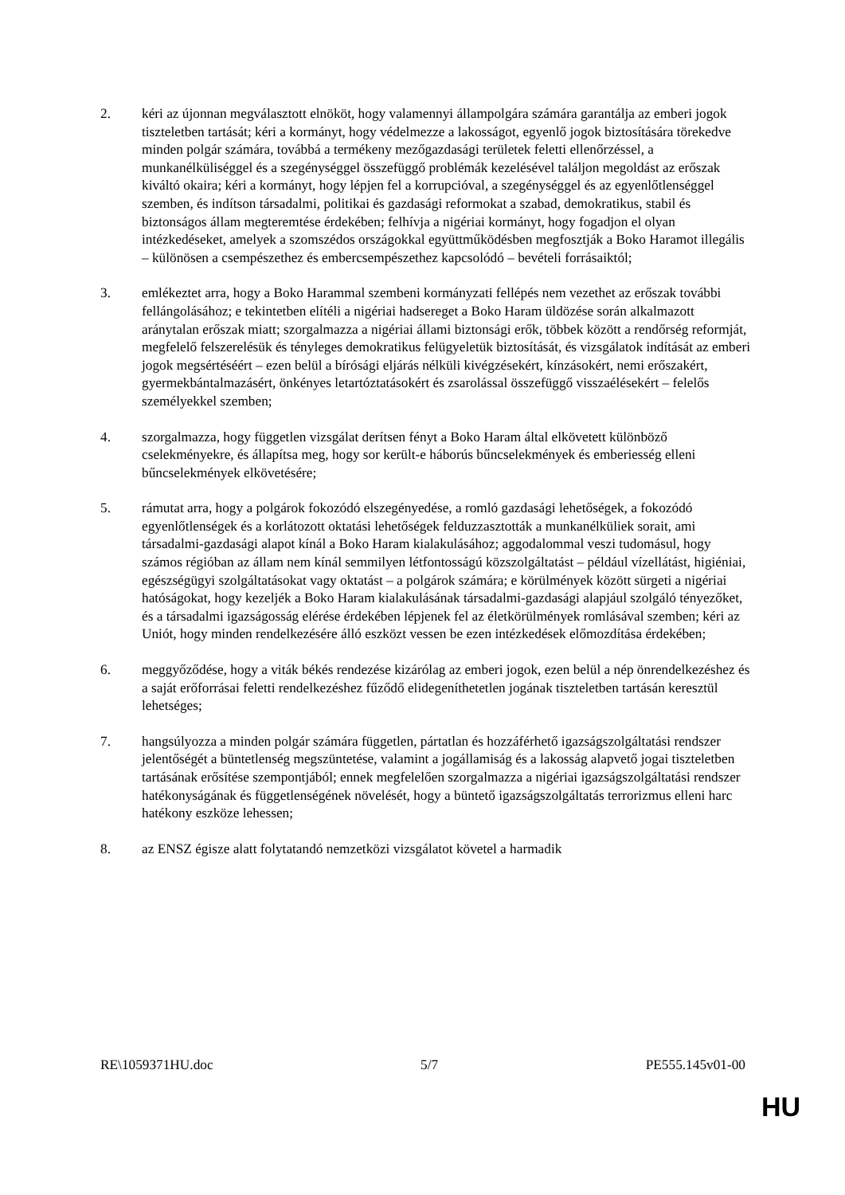2. kéri az újonnan megválasztott elnököt, hogy valamennyi állampolgára számára garantálja az emberi jogok tiszteletben tartását; kéri a kormányt, hogy védelmezze a lakosságot, egyenlő jogok biztosítására törekedve minden polgár számára, továbbá a termékeny mezőgazdasági területek feletti ellenőrzéssel, a munkanélküliséggel és a szegénységgel összefüggő problémák kezelésével találjon megoldást az erőszak kiváltó okaira; kéri a kormányt, hogy lépjen fel a korrupcióval, a szegénységgel és az egyenlőtlenséggel szemben, és indítson társadalmi, politikai és gazdasági reformokat a szabad, demokratikus, stabil és biztonságos állam megteremtése érdekében; felhívja a nigériai kormányt, hogy fogadjon el olyan intézkedéseket, amelyek a szomszédos országokkal együttműködésben megfosztják a Boko Haramot illegális – különösen a csempészethez és embercsempészethez kapcsolódó – bevételi forrásaiktól;
3. emlékeztet arra, hogy a Boko Harammal szembeni kormányzati fellépés nem vezethet az erőszak további fellángolásához; e tekintetben elítéli a nigériai hadsereget a Boko Haram üldözése során alkalmazott aránytalan erőszak miatt; szorgalmazza a nigériai állami biztonsági erők, többek között a rendőrség reformját, megfelelő felszerelésük és tényleges demokratikus felügyeletük biztosítását, és vizsgálatok indítását az emberi jogok megsértéséért – ezen belül a bírósági eljárás nélküli kivégzésekért, kínzásokért, nemi erőszakért, gyermekbántalmazásért, önkényes letartóztatásokért és zsarolással összefüggő visszaélésekért – felelős személyekkel szemben;
4. szorgalmazza, hogy független vizsgálat derítsen fényt a Boko Haram által elkövetett különböző cselekményekre, és állapítsa meg, hogy sor került-e háborús bűncselekmények és emberiesség elleni bűncselekmények elkövetésére;
5. rámutat arra, hogy a polgárok fokozódó elszegényedése, a romló gazdasági lehetőségek, a fokozódó egyenlőtlenségek és a korlátozott oktatási lehetőségek felduzzasztották a munkanélküliek sorait, ami társadalmi-gazdasági alapot kínál a Boko Haram kialakulásához; aggodalommal veszi tudomásul, hogy számos régióban az állam nem kínál semmilyen létfontosságú közszolgáltatást – például vízellátást, higiéniai, egészségügyi szolgáltatásokat vagy oktatást – a polgárok számára; e körülmények között sürgeti a nigériai hatóságokat, hogy kezeljék a Boko Haram kialakulásának társadalmi-gazdasági alapjául szolgáló tényezőket, és a társadalmi igazságosság elérése érdekében lépjenek fel az életkörülmények romlásával szemben; kéri az Uniót, hogy minden rendelkezésére álló eszközt vessen be ezen intézkedések előmozdítása érdekében;
6. meggyőződése, hogy a viták békés rendezése kizárólag az emberi jogok, ezen belül a nép önrendelkezéshez és a saját erőforrásai feletti rendelkezéshez fűződő elidegeníthetetlen jogának tiszteletben tartásán keresztül lehetséges;
7. hangsúlyozza a minden polgár számára független, pártatlan és hozzáférhető igazságszolgáltatási rendszer jelentőségét a büntetlenség megszüntetése, valamint a jogállamiság és a lakosság alapvető jogai tiszteletben tartásának erősítése szempontjából; ennek megfelelően szorgalmazza a nigériai igazságszolgáltatási rendszer hatékonyságának és függetlenségének növelését, hogy a büntető igazságszolgáltatás terrorizmus elleni harc hatékony eszköze lehessen;
8. az ENSZ égisze alatt folytatandó nemzetközi vizsgálatot követel a harmadik
RE\1059371HU.doc 5/7 PE555.145v01-00
HU